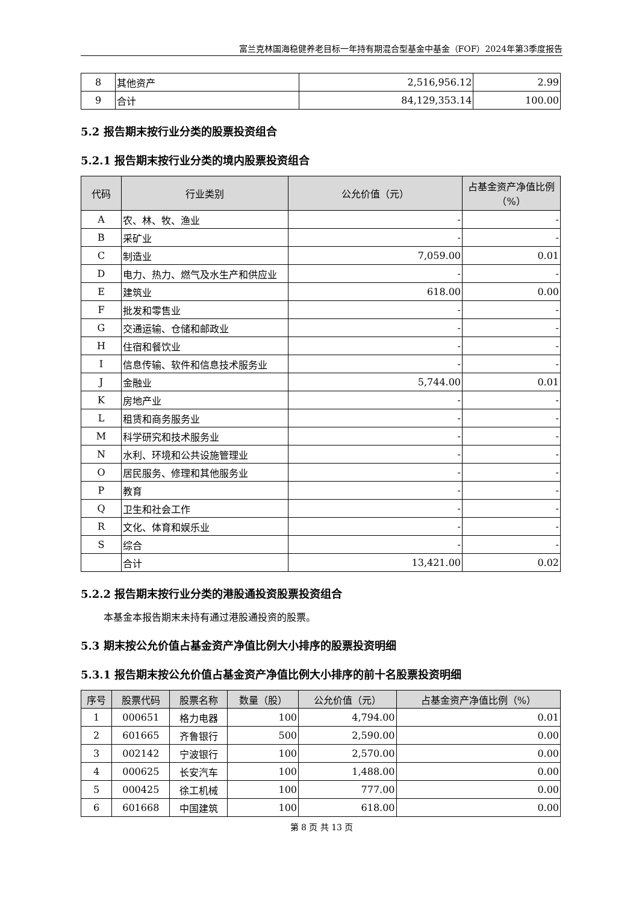富兰克林国海稳健养老目标一年持有期混合型基金中基金（FOF）2024年第3季度报告
| 8 | 其他资产 | 2,516,956.12 | 2.99 |
| 9 | 合计 | 84,129,353.14 | 100.00 |
5.2 报告期末按行业分类的股票投资组合
5.2.1 报告期末按行业分类的境内股票投资组合
| 代码 | 行业类别 | 公允价值（元） | 占基金资产净值比例（%） |
| --- | --- | --- | --- |
| A | 农、林、牧、渔业 | - | - |
| B | 采矿业 | - | - |
| C | 制造业 | 7,059.00 | 0.01 |
| D | 电力、热力、燃气及水生产和供应业 | - | - |
| E | 建筑业 | 618.00 | 0.00 |
| F | 批发和零售业 | - | - |
| G | 交通运输、仓储和邮政业 | - | - |
| H | 住宿和餐饮业 | - | - |
| I | 信息传输、软件和信息技术服务业 | - | - |
| J | 金融业 | 5,744.00 | 0.01 |
| K | 房地产业 | - | - |
| L | 租赁和商务服务业 | - | - |
| M | 科学研究和技术服务业 | - | - |
| N | 水利、环境和公共设施管理业 | - | - |
| O | 居民服务、修理和其他服务业 | - | - |
| P | 教育 | - | - |
| Q | 卫生和社会工作 | - | - |
| R | 文化、体育和娱乐业 | - | - |
| S | 综合 | - | - |
| | 合计 | 13,421.00 | 0.02 |
5.2.2 报告期末按行业分类的港股通投资股票投资组合
本基金本报告期末未持有通过港股通投资的股票。
5.3 期末按公允价值占基金资产净值比例大小排序的股票投资明细
5.3.1 报告期末按公允价值占基金资产净值比例大小排序的前十名股票投资明细
| 序号 | 股票代码 | 股票名称 | 数量（股） | 公允价值（元） | 占基金资产净值比例（%） |
| --- | --- | --- | --- | --- | --- |
| 1 | 000651 | 格力电器 | 100 | 4,794.00 | 0.01 |
| 2 | 601665 | 齐鲁银行 | 500 | 2,590.00 | 0.00 |
| 3 | 002142 | 宁波银行 | 100 | 2,570.00 | 0.00 |
| 4 | 000625 | 长安汽车 | 100 | 1,488.00 | 0.00 |
| 5 | 000425 | 徐工机械 | 100 | 777.00 | 0.00 |
| 6 | 601668 | 中国建筑 | 100 | 618.00 | 0.00 |
第 8 页 共 13 页